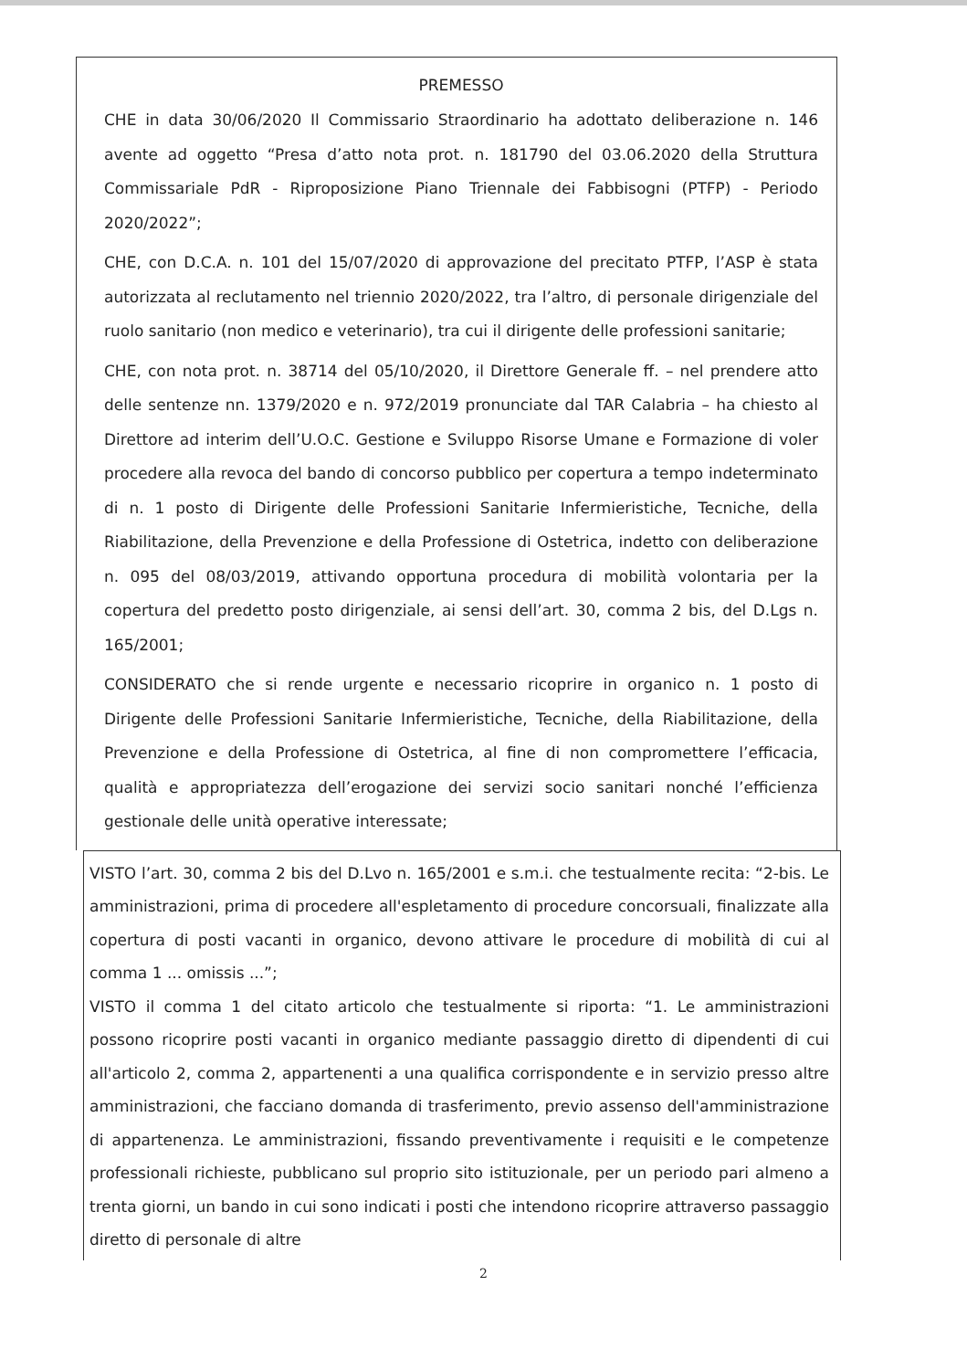PREMESSO
CHE in data 30/06/2020 Il Commissario Straordinario ha adottato deliberazione n. 146 avente ad oggetto “Presa d’atto nota prot. n. 181790 del 03.06.2020 della Struttura Commissariale PdR - Riproposizione Piano Triennale dei Fabbisogni (PTFP) - Periodo 2020/2022”;
CHE, con D.C.A. n. 101 del 15/07/2020 di approvazione del precitato PTFP, l’ASP è stata autorizzata al reclutamento nel triennio 2020/2022, tra l’altro, di personale dirigenziale del ruolo sanitario (non medico e veterinario), tra cui il dirigente delle professioni sanitarie;
CHE, con nota prot. n. 38714 del 05/10/2020, il Direttore Generale ff. – nel prendere atto delle sentenze nn. 1379/2020 e n. 972/2019 pronunciate dal TAR Calabria – ha chiesto al Direttore ad interim dell’U.O.C. Gestione e Sviluppo Risorse Umane e Formazione di voler procedere alla revoca del bando di concorso pubblico per copertura a tempo indeterminato di n. 1 posto di Dirigente delle Professioni Sanitarie Infermieristiche, Tecniche, della Riabilitazione, della Prevenzione e della Professione di Ostetrica, indetto con deliberazione n. 095 del 08/03/2019, attivando opportuna procedura di mobilità volontaria per la copertura del predetto posto dirigenziale, ai sensi dell’art. 30, comma 2 bis, del D.Lgs n. 165/2001;
CONSIDERATO che si rende urgente e necessario ricoprire in organico n. 1 posto di Dirigente delle Professioni Sanitarie Infermieristiche, Tecniche, della Riabilitazione, della Prevenzione e della Professione di Ostetrica, al fine di non compromettere l’efficacia, qualità e appropriatezza dell’erogazione dei servizi socio sanitari nonché l’efficienza gestionale delle unità operative interessate;
VISTO l’art. 30, comma 2 bis del D.Lvo n. 165/2001 e s.m.i. che testualmente recita: “2-bis. Le amministrazioni, prima di procedere all'espletamento di procedure concorsuali, finalizzate alla copertura di posti vacanti in organico, devono attivare le procedure di mobilità di cui al comma 1 ... omissis ...”;
VISTO il comma 1 del citato articolo che testualmente si riporta: “1. Le amministrazioni possono ricoprire posti vacanti in organico mediante passaggio diretto di dipendenti di cui all'articolo 2, comma 2, appartenenti a una qualifica corrispondente e in servizio presso altre amministrazioni, che facciano domanda di trasferimento, previo assenso dell'amministrazione di appartenenza. Le amministrazioni, fissando preventivamente i requisiti e le competenze professionali richieste, pubblicano sul proprio sito istituzionale, per un periodo pari almeno a trenta giorni, un bando in cui sono indicati i posti che intendono ricoprire attraverso passaggio diretto di personale di altre
2